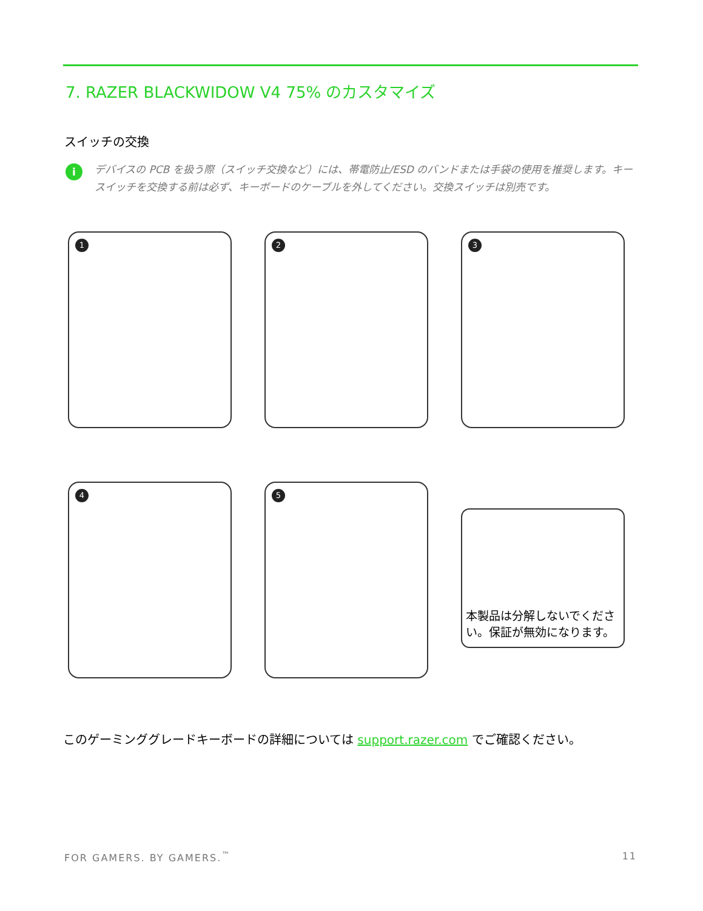7. RAZER BLACKWIDOW V4 75% のカスタマイズ
スイッチの交換
i
デバイスの PCB を扱う際（スイッチ交換など）には、帯電防止/ESD のバンドまたは手袋の使用を推奨します。キースイッチを交換する前は必ず、キーボードのケーブルを外してください。交換スイッチは別売です。
1
2
3
4
5
本製品は分解しないでください。保証が無効になります。
このゲーミンググレードキーボードの詳細については support.razer.com でご確認ください。
FOR GAMERS. BY GAMERS.<sup>™</sup> 11